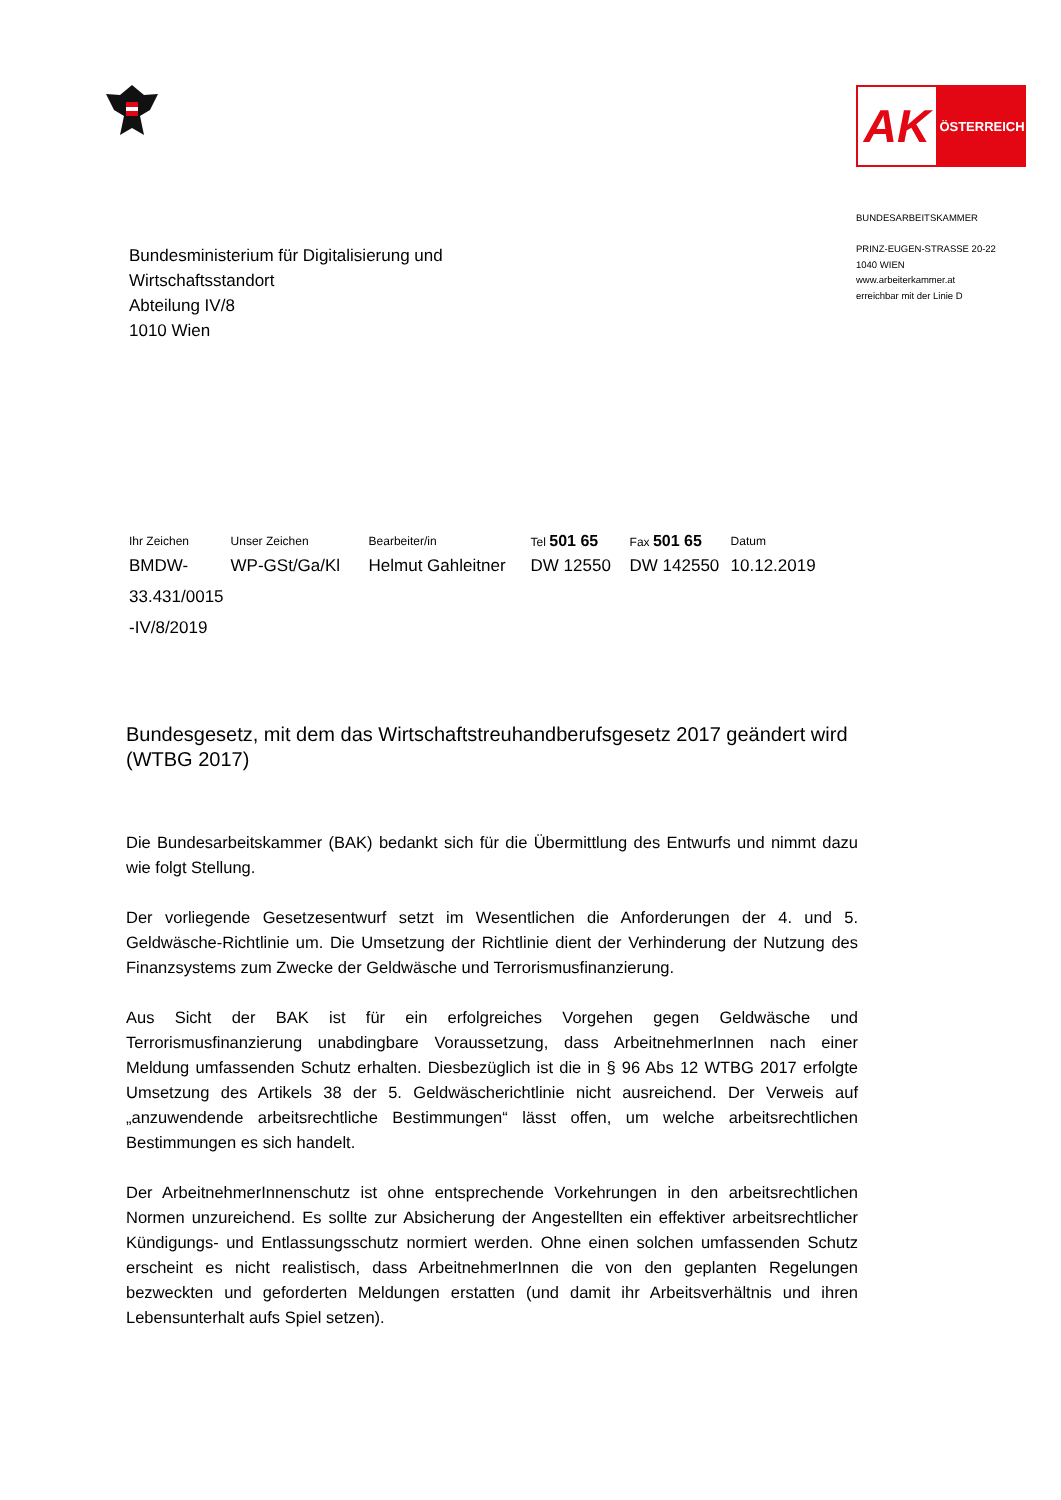AK
ÖSTERREICH
BUNDESARBEITSKAMMER
PRINZ-EUGEN-STRASSE 20-22
1040 WIEN
www.arbeiterkammer.at
erreichbar mit der Linie D
Bundesministerium für Digitalisierung und
Wirtschaftsstandort
Abteilung IV/8
1010 Wien
| Ihr Zeichen | Unser Zeichen | Bearbeiter/in | Tel 501 65 | Fax 501 65 | Datum |
| BMDW- 33.431/0015 -IV/8/2019 | WP-GSt/Ga/Kl | Helmut Gahleitner | DW 12550 | DW 142550 | 10.12.2019 |
Bundesgesetz, mit dem das Wirtschaftstreuhandberufsgesetz 2017 geändert wird (WTBG 2017)
Die Bundesarbeitskammer (BAK) bedankt sich für die Übermittlung des Entwurfs und nimmt dazu wie folgt Stellung.
Der vorliegende Gesetzesentwurf setzt im Wesentlichen die Anforderungen der 4. und 5. Geldwäsche-Richtlinie um. Die Umsetzung der Richtlinie dient der Verhinderung der Nutzung des Finanzsystems zum Zwecke der Geldwäsche und Terrorismusfinanzierung.
Aus Sicht der BAK ist für ein erfolgreiches Vorgehen gegen Geldwäsche und Terrorismusfinanzierung unabdingbare Voraussetzung, dass ArbeitnehmerInnen nach einer Meldung umfassenden Schutz erhalten. Diesbezüglich ist die in § 96 Abs 12 WTBG 2017 erfolgte Umsetzung des Artikels 38 der 5. Geldwäscherichtlinie nicht ausreichend. Der Verweis auf „anzuwendende arbeitsrechtliche Bestimmungen“ lässt offen, um welche arbeitsrechtlichen Bestimmungen es sich handelt.
Der ArbeitnehmerInnenschutz ist ohne entsprechende Vorkehrungen in den arbeitsrechtlichen Normen unzureichend. Es sollte zur Absicherung der Angestellten ein effektiver arbeitsrechtlicher Kündigungs- und Entlassungsschutz normiert werden. Ohne einen solchen umfassenden Schutz erscheint es nicht realistisch, dass ArbeitnehmerInnen die von den geplanten Regelungen bezweckten und geforderten Meldungen erstatten (und damit ihr Arbeitsverhältnis und ihren Lebensunterhalt aufs Spiel setzen).